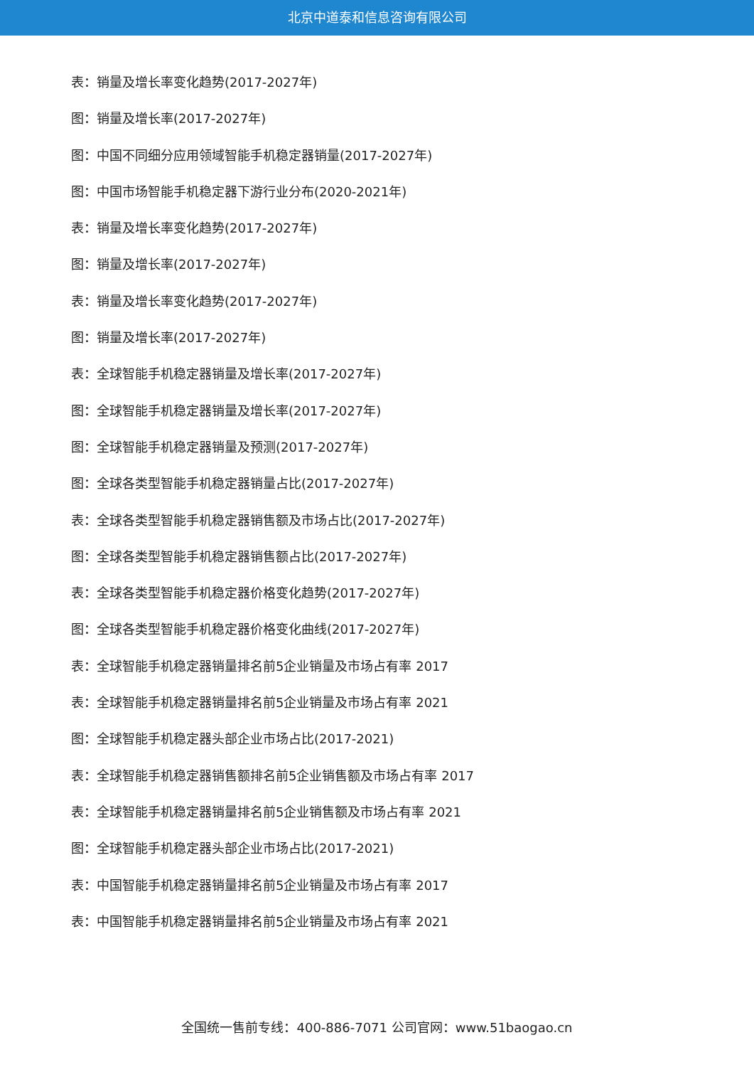北京中道泰和信息咨询有限公司
表：销量及增长率变化趋势(2017-2027年)
图：销量及增长率(2017-2027年)
图：中国不同细分应用领域智能手机稳定器销量(2017-2027年)
图：中国市场智能手机稳定器下游行业分布(2020-2021年)
表：销量及增长率变化趋势(2017-2027年)
图：销量及增长率(2017-2027年)
表：销量及增长率变化趋势(2017-2027年)
图：销量及增长率(2017-2027年)
表：全球智能手机稳定器销量及增长率(2017-2027年)
图：全球智能手机稳定器销量及增长率(2017-2027年)
图：全球智能手机稳定器销量及预测(2017-2027年)
图：全球各类型智能手机稳定器销量占比(2017-2027年)
表：全球各类型智能手机稳定器销售额及市场占比(2017-2027年)
图：全球各类型智能手机稳定器销售额占比(2017-2027年)
表：全球各类型智能手机稳定器价格变化趋势(2017-2027年)
图：全球各类型智能手机稳定器价格变化曲线(2017-2027年)
表：全球智能手机稳定器销量排名前5企业销量及市场占有率 2017
表：全球智能手机稳定器销量排名前5企业销量及市场占有率 2021
图：全球智能手机稳定器头部企业市场占比(2017-2021)
表：全球智能手机稳定器销售额排名前5企业销售额及市场占有率 2017
表：全球智能手机稳定器销量排名前5企业销售额及市场占有率 2021
图：全球智能手机稳定器头部企业市场占比(2017-2021)
表：中国智能手机稳定器销量排名前5企业销量及市场占有率 2017
表：中国智能手机稳定器销量排名前5企业销量及市场占有率 2021
全国统一售前专线：400-886-7071 公司官网：www.51baogao.cn